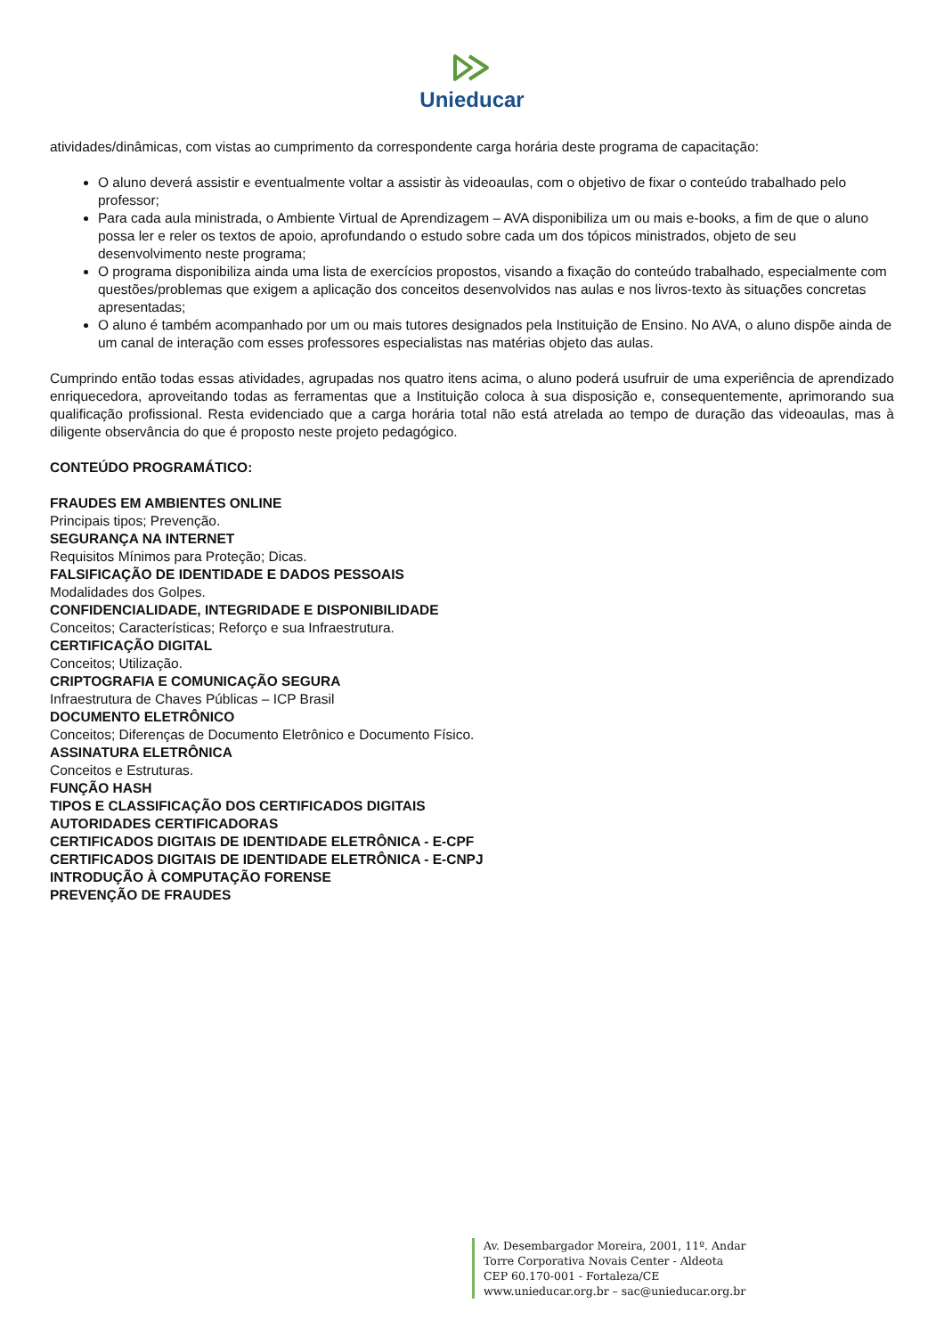Unieducar
atividades/dinâmicas, com vistas ao cumprimento da correspondente carga horária deste programa de capacitação:
O aluno deverá assistir e eventualmente voltar a assistir às videoaulas, com o objetivo de fixar o conteúdo trabalhado pelo professor;
Para cada aula ministrada, o Ambiente Virtual de Aprendizagem – AVA disponibiliza um ou mais e-books, a fim de que o aluno possa ler e reler os textos de apoio, aprofundando o estudo sobre cada um dos tópicos ministrados, objeto de seu desenvolvimento neste programa;
O programa disponibiliza ainda uma lista de exercícios propostos, visando a fixação do conteúdo trabalhado, especialmente com questões/problemas que exigem a aplicação dos conceitos desenvolvidos nas aulas e nos livros-texto às situações concretas apresentadas;
O aluno é também acompanhado por um ou mais tutores designados pela Instituição de Ensino. No AVA, o aluno dispõe ainda de um canal de interação com esses professores especialistas nas matérias objeto das aulas.
Cumprindo então todas essas atividades, agrupadas nos quatro itens acima, o aluno poderá usufruir de uma experiência de aprendizado enriquecedora, aproveitando todas as ferramentas que a Instituição coloca à sua disposição e, consequentemente, aprimorando sua qualificação profissional. Resta evidenciado que a carga horária total não está atrelada ao tempo de duração das videoaulas, mas à diligente observância do que é proposto neste projeto pedagógico.
CONTEÚDO PROGRAMÁTICO:
FRAUDES EM AMBIENTES ONLINE
Principais tipos; Prevenção.
SEGURANÇA NA INTERNET
Requisitos Mínimos para Proteção; Dicas.
FALSIFICAÇÃO DE IDENTIDADE E DADOS PESSOAIS
Modalidades dos Golpes.
CONFIDENCIALIDADE, INTEGRIDADE E DISPONIBILIDADE
Conceitos; Características; Reforço e sua Infraestrutura.
CERTIFICAÇÃO DIGITAL
Conceitos; Utilização.
CRIPTOGRAFIA E COMUNICAÇÃO SEGURA
Infraestrutura de Chaves Públicas – ICP Brasil
DOCUMENTO ELETRÔNICO
Conceitos; Diferenças de Documento Eletrônico e Documento Físico.
ASSINATURA ELETRÔNICA
Conceitos e Estruturas.
FUNÇÃO HASH
TIPOS E CLASSIFICAÇÃO DOS CERTIFICADOS DIGITAIS
AUTORIDADES CERTIFICADORAS
CERTIFICADOS DIGITAIS DE IDENTIDADE ELETRÔNICA - E-CPF
CERTIFICADOS DIGITAIS DE IDENTIDADE ELETRÔNICA - E-CNPJ
INTRODUÇÃO À COMPUTAÇÃO FORENSE
PREVENÇÃO DE FRAUDES
Av. Desembargador Moreira, 2001, 11º. Andar
Torre Corporativa Novais Center - Aldeota
CEP 60.170-001 - Fortaleza/CE
www.unieducar.org.br – sac@unieducar.org.br